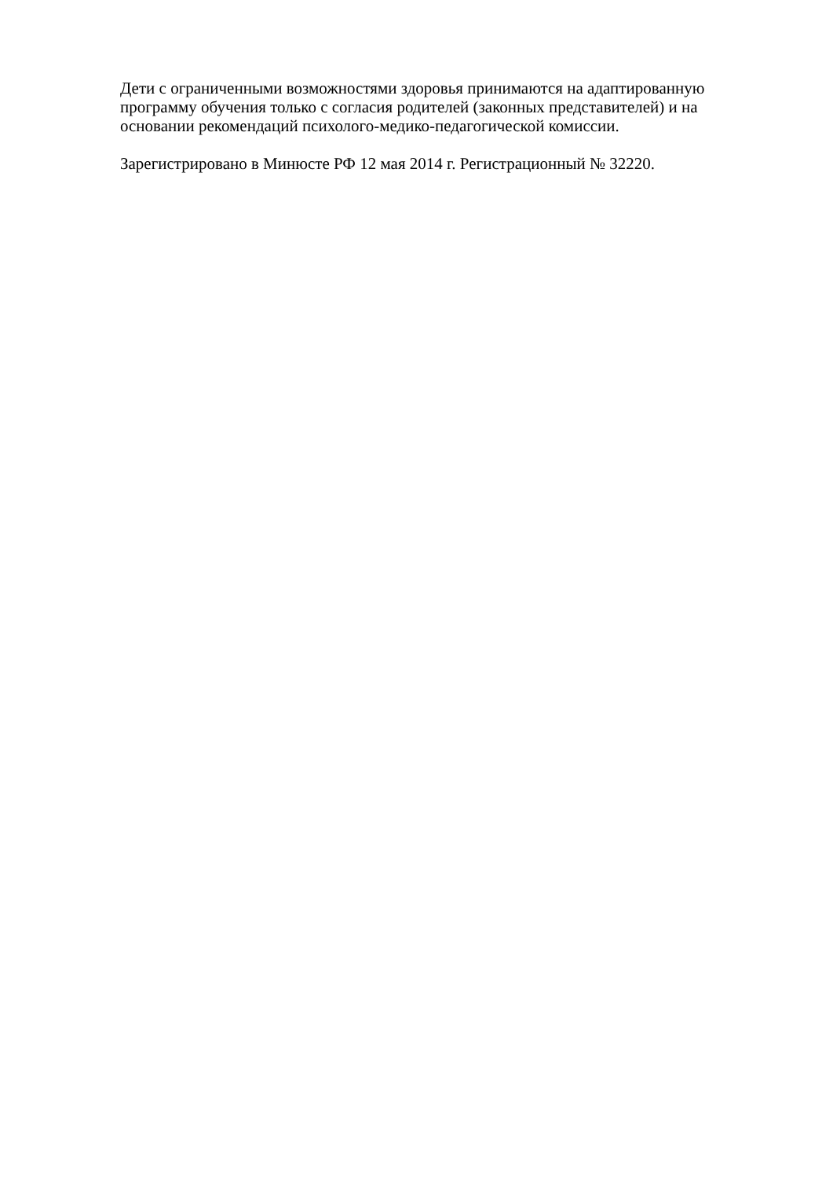Дети с ограниченными возможностями здоровья принимаются на адаптированную программу обучения только с согласия родителей (законных представителей) и на основании рекомендаций психолого-медико-педагогической комиссии.
Зарегистрировано в Минюсте РФ 12 мая 2014 г. Регистрационный № 32220.